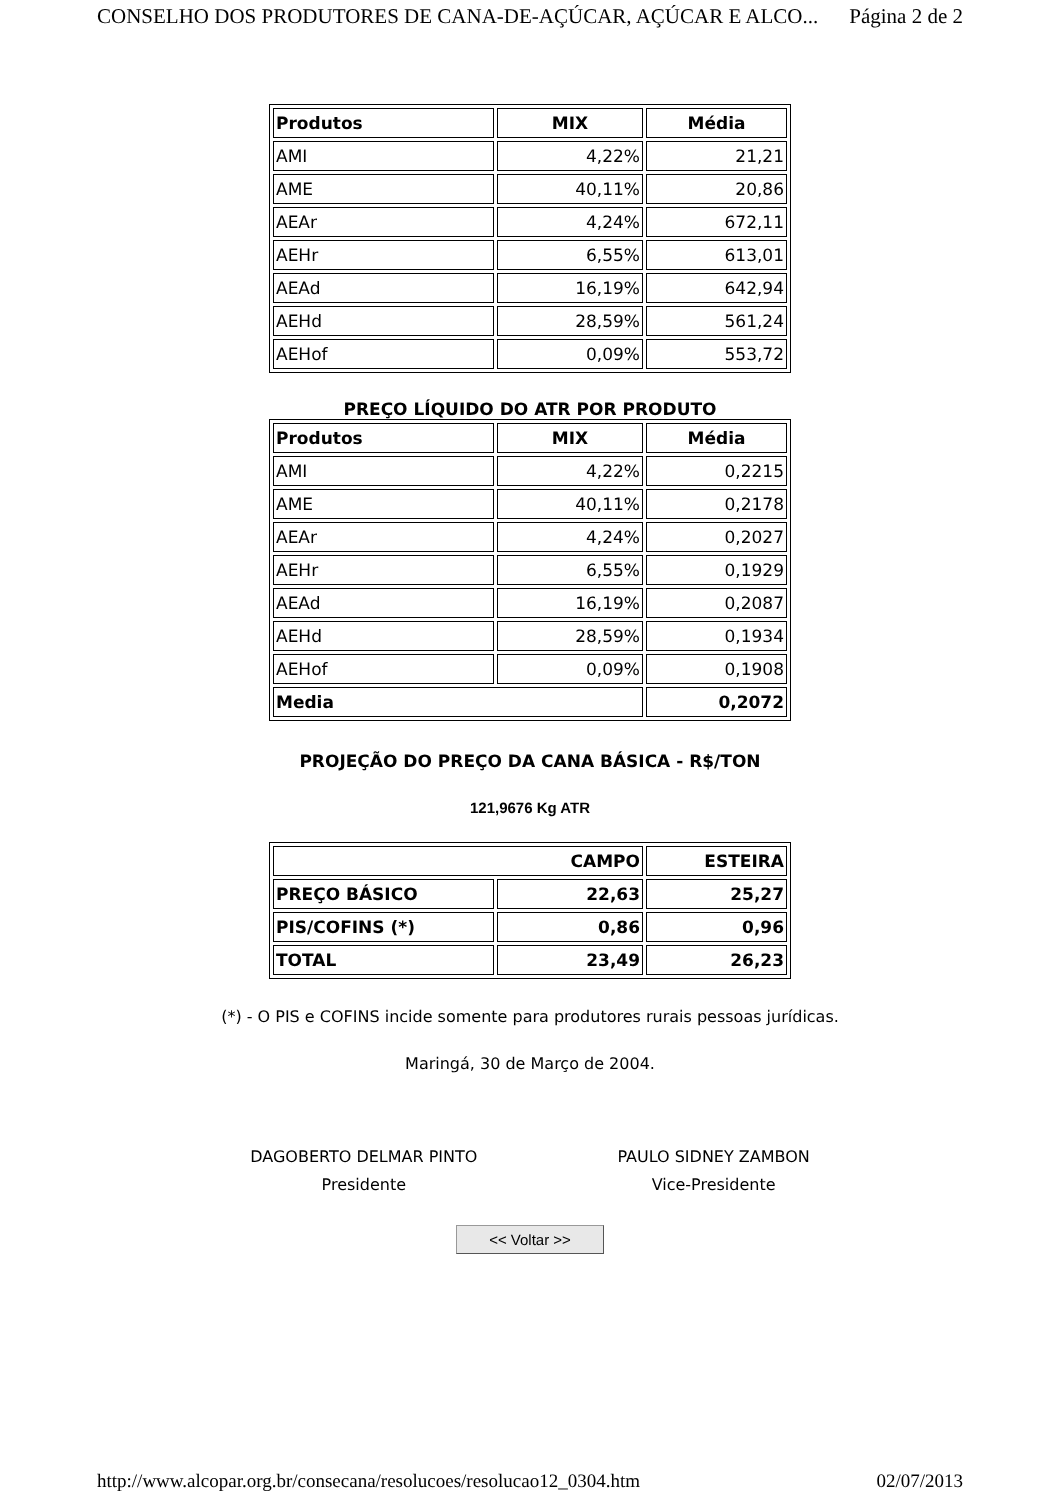CONSELHO DOS PRODUTORES DE CANA-DE-AÇÚCAR, AÇÚCAR E ALCO... Página 2 de 2
| Produtos | MIX | Média |
| --- | --- | --- |
| AMI | 4,22% | 21,21 |
| AME | 40,11% | 20,86 |
| AEAr | 4,24% | 672,11 |
| AEHr | 6,55% | 613,01 |
| AEAd | 16,19% | 642,94 |
| AEHd | 28,59% | 561,24 |
| AEHof | 0,09% | 553,72 |
PREÇO LÍQUIDO DO ATR POR PRODUTO
| Produtos | MIX | Média |
| --- | --- | --- |
| AMI | 4,22% | 0,2215 |
| AME | 40,11% | 0,2178 |
| AEAr | 4,24% | 0,2027 |
| AEHr | 6,55% | 0,1929 |
| AEAd | 16,19% | 0,2087 |
| AEHd | 28,59% | 0,1934 |
| AEHof | 0,09% | 0,1908 |
| Media | | 0,2072 |
PROJEÇÃO DO PREÇO DA CANA BÁSICA - R$/TON
121,9676 Kg ATR
| CAMPO | | ESTEIRA |
| PREÇO BÁSICO | 22,63 | 25,27 |
| PIS/COFINS (*) | 0,86 | 0,96 |
| TOTAL | 23,49 | 26,23 |
(*) - O PIS e COFINS incide somente para produtores rurais pessoas jurídicas.
Maringá, 30 de Março de 2004.
DAGOBERTO DELMAR PINTO
Presidente
PAULO SIDNEY ZAMBON
Vice-Presidente
<< Voltar >>
http://www.alcopar.org.br/consecana/resolucoes/resolucao12_0304.htm 02/07/2013